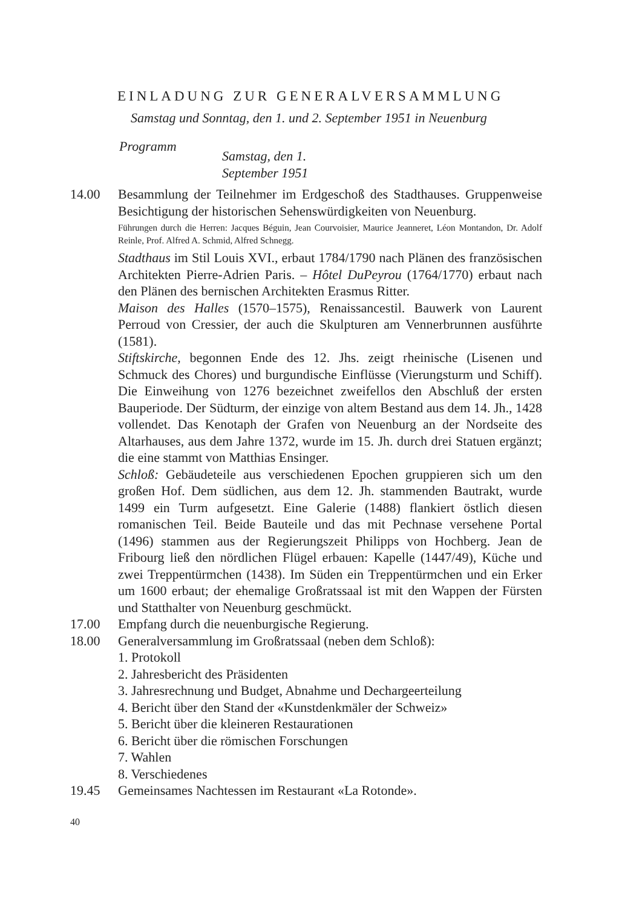EINLADUNG ZUR GENERALVERSAMMLUNG
Samstag und Sonntag, den 1. und 2. September 1951 in Neuenburg
Programm Samstag, den 1. September 1951
14.00 Besammlung der Teilnehmer im Erdgeschoß des Stadthauses. Gruppenweise Besichtigung der historischen Sehenswürdigkeiten von Neuenburg.
Führungen durch die Herren: Jacques Béguin, Jean Courvoisier, Maurice Jeanneret, Léon Montandon, Dr. Adolf Reinle, Prof. Alfred A. Schmid, Alfred Schnegg.
Stadthaus im Stil Louis XVI., erbaut 1784/1790 nach Plänen des französischen Architekten Pierre-Adrien Paris. – Hôtel DuPeyrou (1764/1770) erbaut nach den Plänen des bernischen Architekten Erasmus Ritter.
Maison des Halles (1570–1575), Renaissancestil. Bauwerk von Laurent Perroud von Cressier, der auch die Skulpturen am Vennerbrunnen ausführte (1581).
Stiftskirche, begonnen Ende des 12. Jhs. zeigt rheinische (Lisenen und Schmuck des Chores) und burgundische Einflüsse (Vierungsturm und Schiff). Die Einweihung von 1276 bezeichnet zweifellos den Abschluß der ersten Bauperiode. Der Südturm, der einzige von altem Bestand aus dem 14. Jh., 1428 vollendet. Das Kenotaph der Grafen von Neuenburg an der Nordseite des Altarhauses, aus dem Jahre 1372, wurde im 15. Jh. durch drei Statuen ergänzt; die eine stammt von Matthias Ensinger.
Schloß: Gebäudeteile aus verschiedenen Epochen gruppieren sich um den großen Hof. Dem südlichen, aus dem 12. Jh. stammenden Bautrakt, wurde 1499 ein Turm aufgesetzt. Eine Galerie (1488) flankiert östlich diesen romanischen Teil. Beide Bauteile und das mit Pechnase versehene Portal (1496) stammen aus der Regierungszeit Philipps von Hochberg. Jean de Fribourg ließ den nördlichen Flügel erbauen: Kapelle (1447/49), Küche und zwei Treppentürmchen (1438). Im Süden ein Treppentürmchen und ein Erker um 1600 erbaut; der ehemalige Großratssaal ist mit den Wappen der Fürsten und Statthalter von Neuenburg geschmückt.
17.00 Empfang durch die neuenburgische Regierung.
18.00 Generalversammlung im Großratssaal (neben dem Schloß):
1. Protokoll
2. Jahresbericht des Präsidenten
3. Jahresrechnung und Budget, Abnahme und Dechargeerteilung
4. Bericht über den Stand der «Kunstdenkmäler der Schweiz»
5. Bericht über die kleineren Restaurationen
6. Bericht über die römischen Forschungen
7. Wahlen
8. Verschiedenes
19.45 Gemeinsames Nachtessen im Restaurant «La Rotonde».
40